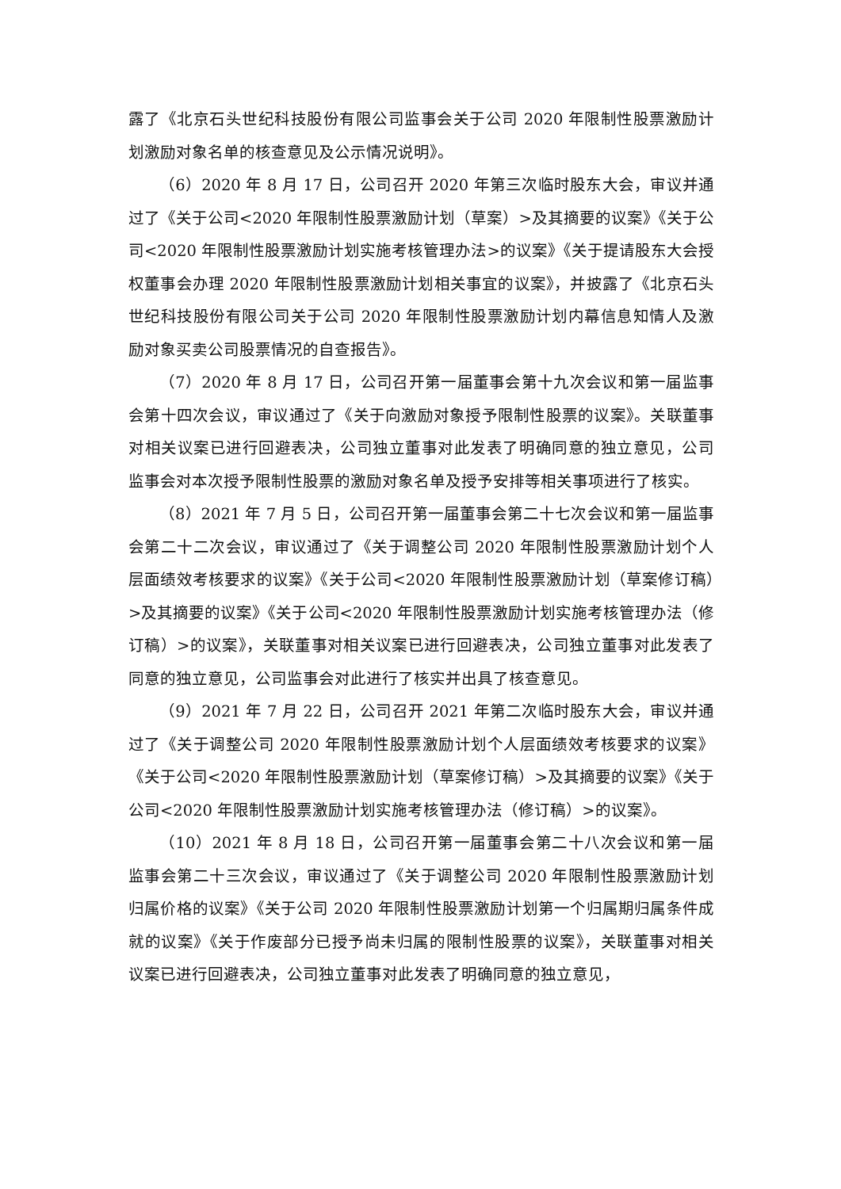露了《北京石头世纪科技股份有限公司监事会关于公司 2020 年限制性股票激励计划激励对象名单的核查意见及公示情况说明》。
（6）2020 年 8 月 17 日，公司召开 2020 年第三次临时股东大会，审议并通过了《关于公司<2020 年限制性股票激励计划（草案）>及其摘要的议案》《关于公司<2020 年限制性股票激励计划实施考核管理办法>的议案》《关于提请股东大会授权董事会办理 2020 年限制性股票激励计划相关事宜的议案》，并披露了《北京石头世纪科技股份有限公司关于公司 2020 年限制性股票激励计划内幕信息知情人及激励对象买卖公司股票情况的自查报告》。
（7）2020 年 8 月 17 日，公司召开第一届董事会第十九次会议和第一届监事会第十四次会议，审议通过了《关于向激励对象授予限制性股票的议案》。关联董事对相关议案已进行回避表决，公司独立董事对此发表了明确同意的独立意见，公司监事会对本次授予限制性股票的激励对象名单及授予安排等相关事项进行了核实。
（8）2021 年 7 月 5 日，公司召开第一届董事会第二十七次会议和第一届监事会第二十二次会议，审议通过了《关于调整公司 2020 年限制性股票激励计划个人层面绩效考核要求的议案》《关于公司<2020 年限制性股票激励计划（草案修订稿）>及其摘要的议案》《关于公司<2020 年限制性股票激励计划实施考核管理办法（修订稿）>的议案》，关联董事对相关议案已进行回避表决，公司独立董事对此发表了同意的独立意见，公司监事会对此进行了核实并出具了核查意见。
（9）2021 年 7 月 22 日，公司召开 2021 年第二次临时股东大会，审议并通过了《关于调整公司 2020 年限制性股票激励计划个人层面绩效考核要求的议案》《关于公司<2020 年限制性股票激励计划（草案修订稿）>及其摘要的议案》《关于公司<2020 年限制性股票激励计划实施考核管理办法（修订稿）>的议案》。
（10）2021 年 8 月 18 日，公司召开第一届董事会第二十八次会议和第一届监事会第二十三次会议，审议通过了《关于调整公司 2020 年限制性股票激励计划归属价格的议案》《关于公司 2020 年限制性股票激励计划第一个归属期归属条件成就的议案》《关于作废部分已授予尚未归属的限制性股票的议案》，关联董事对相关议案已进行回避表决，公司独立董事对此发表了明确同意的独立意见，